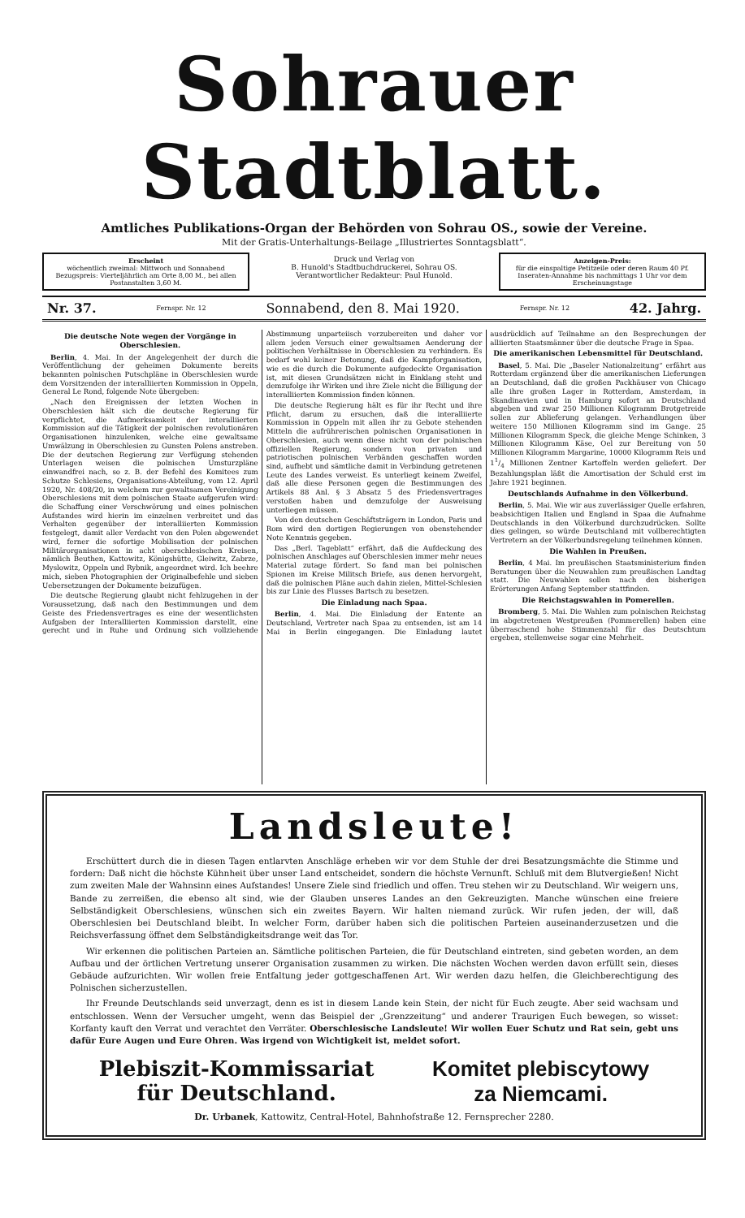Sohrauer Stadtblatt.
Amtliches Publikations-Organ der Behörden von Sohrau OS., sowie der Vereine.
Mit der Gratis-Unterhaltungs-Beilage „Illustriertes Sonntagsblatt“.
Erscheint
wöchentlich zweimal: Mittwoch und Sonnabend
Bezugspreis: Vierteljährlich am Orte 8,00 M., bei allen Postanstalten 3,60 M.
Druck und Verlag von
B. Hunold's Stadtbuchdruckerei, Sohrau OS.
Verantwortlicher Redakteur: Paul Hunold.
Anzeigen-Preis:
für die einspaltige Petitzeile oder deren Raum 40 Pf.
Inseraten-Annahme bis nachmittags 1 Uhr vor dem Erscheinungstage
Nr. 37. Fernspr. Nr. 12 Sonnabend, den 8. Mai 1920. Fernspr. Nr. 12 42. Jahrg.
Die deutsche Note wegen der Vorgänge in Oberschlesien.
Berlin, 4. Mai. In der Angelegenheit der durch die Veröffentlichung der geheimen Dokumente bereits bekannten polnischen Putschpläne in Oberschlesien wurde dem Vorsitzenden der interalliierten Kommission in Oppeln, General Le Rond, folgende Note übergeben:
„Nach den Ereignissen der letzten Wochen in Oberschlesien hält sich die deutsche Regierung für verpflichtet, die Aufmerksamkeit der interalliierten Kommission auf die Tätigkeit der polnischen revolutionären Organisationen hinzulenken, welche eine gewaltsame Umwälzung in Oberschlesien zu Gunsten Polens anstreben. Die der deutschen Regierung zur Verfügung stehenden Unterlagen weisen die polnischen Umsturzpläne einwandfrei nach, so z. B. der Befehl des Komitees zum Schutze Schlesiens, Organisations-Abteilung, vom 12. April 1920, Nr. 408/20, in welchem zur gewaltsamen Vereinigung Oberschlesiens mit dem polnischen Staate aufgerufen wird: die Schaffung einer Verschwörung und eines polnischen Aufstandes wird hierin im einzelnen verbreitet und das Verhalten gegenüber der interalliierten Kommission festgelegt, damit aller Verdacht von den Polen abgewendet wird, ferner die sofortige Mobilisation der polnischen Militärorganisationen in acht oberschlesischen Kreisen, nämlich Beuthen, Kattowitz, Königshütte, Gleiwitz, Zabrze, Myslowitz, Oppeln und Rybnik, angeordnet wird. Ich beehre mich, sieben Photographien der Originalbefehle und sieben Uebersetzungen der Dokumente beizufügen.
Die deutsche Regierung glaubt nicht fehlzugehen in der Voraussetzung, daß nach den Bestimmungen und dem Geiste des Friedensvertrages es eine der wesentlichsten Aufgaben der Interalliierten Kommission darstellt, eine gerecht und in Ruhe und Ordnung sich vollziehende Abstimmung unparteiisch vorzubereiten und daher vor allem jeden Versuch einer gewaltsamen Aenderung der politischen Verhältnisse in Oberschlesien zu verhindern. Es bedarf wohl keiner Betonung, daß die Kampforganisation, wie es die durch die Dokumente aufgedeckte Organisation ist, mit diesen Grundsätzen nicht in Einklang steht und demzufolge ihr Wirken und ihre Ziele nicht die Billigung der interalliierten Kommission finden können.
Die deutsche Regierung hält es für ihr Recht und ihre Pflicht, darum zu ersuchen, daß die interalliierte Kommission in Oppeln mit allen ihr zu Gebote stehenden Mitteln die aufrührerischen polnischen Organisationen in Oberschlesien, auch wenn diese nicht von der polnischen offiziellen Regierung, sondern von privaten und patriotischen polnischen Verbänden geschaffen worden sind, aufhebt und sämtliche damit in Verbindung getretenen Leute des Landes verweist. Es unterliegt keinem Zweifel, daß alle diese Personen gegen die Bestimmungen des Artikels 88 Anl. § 3 Absatz 5 des Friedensvertrages verstoßen haben und demzufolge der Ausweisung unterliegen müssen.
Von den deutschen Geschäftsträgern in London, Paris und Rom wird den dortigen Regierungen von obenstehender Note Kenntnis gegeben.
Das „Berl. Tageblatt“ erfährt, daß die Aufdeckung des polnischen Anschlages auf Oberschlesien immer mehr neues Material zutage fördert. So fand man bei polnischen Spionen im Kreise Militsch Briefe, aus denen hervorgeht, daß die polnischen Pläne auch dahin zielen, Mittel-Schlesien bis zur Linie des Flusses Bartsch zu besetzen.
Die Einladung nach Spaa.
Berlin, 4. Mai. Die Einladung der Entente an Deutschland, Vertreter nach Spaa zu entsenden, ist am 14 Mai in Berlin eingegangen. Die Einladung lautet ausdrücklich auf Teilnahme an den Besprechungen der alliierten Staatsmänner über die deutsche Frage in Spaa.
Die amerikanischen Lebensmittel für Deutschland.
Basel, 5. Mai. Die „Baseler Nationalzeitung“ erfährt aus Rotterdam ergänzend über die amerikanischen Lieferungen an Deutschland, daß die großen Packhäuser von Chicago alle ihre großen Lager in Rotterdam, Amsterdam, in Skandinavien und in Hamburg sofort an Deutschland abgeben und zwar 250 Millionen Kilogramm Brotgetreide sollen zur Ablieferung gelangen. Verhandlungen über weitere 150 Millionen Kilogramm sind im Gange. 25 Millionen Kilogramm Speck, die gleiche Menge Schinken, 3 Millionen Kilogramm Käse, Oel zur Bereitung von 50 Millionen Kilogramm Margarine, 10000 Kilogramm Reis und 11/4 Millionen Zentner Kartoffeln werden geliefert. Der Bezahlungsplan läßt die Amortisation der Schuld erst im Jahre 1921 beginnen.
Deutschlands Aufnahme in den Völkerbund.
Berlin, 5. Mai. Wie wir aus zuverlässiger Quelle erfahren, beabsichtigen Italien und England in Spaa die Aufnahme Deutschlands in den Völkerbund durchzudrücken. Sollte dies gelingen, so würde Deutschland mit vollberechtigten Vertretern an der Völkerbundsregelung teilnehmen können.
Die Wahlen in Preußen.
Berlin, 4 Mai. Im preußischen Staatsministerium finden Beratungen über die Neuwahlen zum preußischen Landtag statt. Die Neuwahlen sollen nach den bisherigen Erörterungen Anfang September stattfinden.
Die Reichstagswahlen in Pomerellen.
Bromberg, 5. Mai. Die Wahlen zum polnischen Reichstag im abgetretenen Westpreußen (Pommerellen) haben eine überraschend hohe Stimmenzahl für das Deutschtum ergeben, stellenweise sogar eine Mehrheit.
Landsleute!
Erschüttert durch die in diesen Tagen entlarvten Anschläge erheben wir vor dem Stuhle der drei Besatzungsmächte die Stimme und fordern: Daß nicht die höchste Kühnheit über unser Land entscheidet, sondern die höchste Vernunft. Schluß mit dem Blutvergießen! Nicht zum zweiten Male der Wahnsinn eines Aufstandes! Unsere Ziele sind friedlich und offen. Treu stehen wir zu Deutschland. Wir weigern uns, Bande zu zerreißen, die ebenso alt sind, wie der Glauben unseres Landes an den Gekreuzigten. Manche wünschen eine freiere Selbständigkeit Oberschlesiens, wünschen sich ein zweites Bayern. Wir halten niemand zurück. Wir rufen jeden, der will, daß Oberschlesien bei Deutschland bleibt. In welcher Form, darüber haben sich die politischen Parteien auseinanderzusetzen und die Reichsverfassung öffnet dem Selbständigkeitsdrange weit das Tor.
Wir erkennen die politischen Parteien an. Sämtliche politischen Parteien, die für Deutschland eintreten, sind gebeten worden, an dem Aufbau und der örtlichen Vertretung unserer Organisation zusammen zu wirken. Die nächsten Wochen werden davon erfüllt sein, dieses Gebäude aufzurichten. Wir wollen freie Entfaltung jeder gottgeschaffenen Art. Wir werden dazu helfen, die Gleichberechtigung des Polnischen sicherzustellen.
Ihr Freunde Deutschlands seid unverzagt, denn es ist in diesem Lande kein Stein, der nicht für Euch zeugte. Aber seid wachsam und entschlossen. Wenn der Versucher umgeht, wenn das Beispiel der „Grenzzeitung“ und anderer Traurigen Euch bewegen, so wisset: Korfanty kauft den Verrat und verachtet den Verräter. Oberschlesische Landsleute! Wir wollen Euer Schutz und Rat sein, gebt uns dafür Eure Augen und Eure Ohren. Was irgend von Wichtigkeit ist, meldet sofort.
Plebiszit-Kommissariat
für Deutschland.
Komitet plebiscytowy
za Niemcami.
Dr. Urbanek, Kattowitz, Central-Hotel, Bahnhofstraße 12. Fernsprecher 2280.